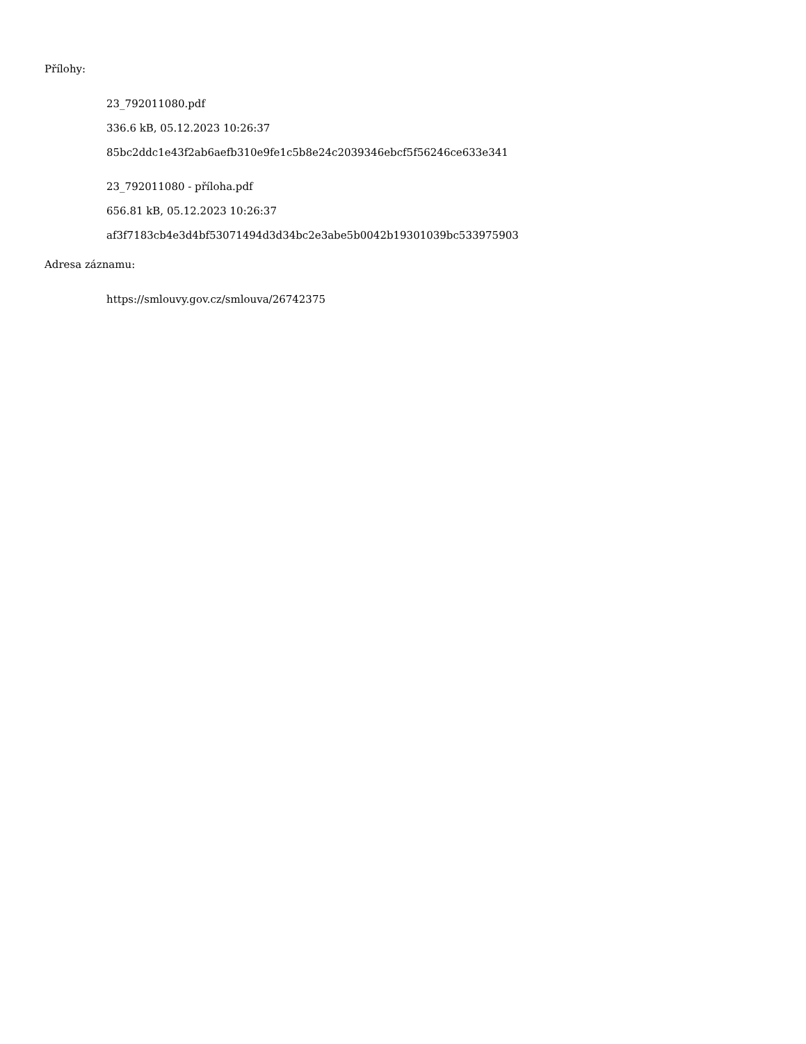Přílohy:
23_792011080.pdf
336.6 kB, 05.12.2023 10:26:37
85bc2ddc1e43f2ab6aefb310e9fe1c5b8e24c2039346ebcf5f56246ce633e341
23_792011080 - příloha.pdf
656.81 kB, 05.12.2023 10:26:37
af3f7183cb4e3d4bf53071494d3d34bc2e3abe5b0042b19301039bc533975903
Adresa záznamu:
https://smlouvy.gov.cz/smlouva/26742375